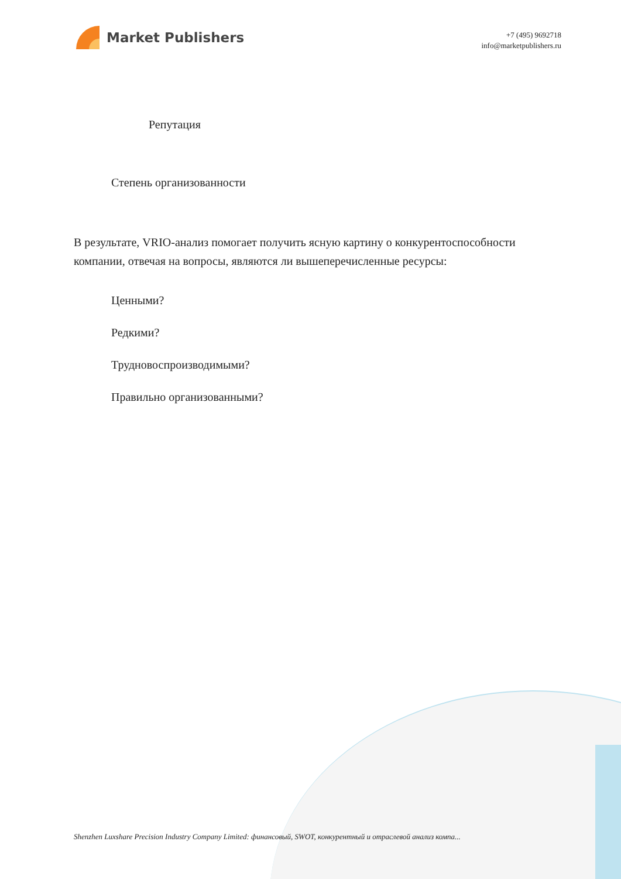Market Publishers
+7 (495) 9692718
info@marketpublishers.ru
Репутация
Степень организованности
В результате, VRIO-анализ помогает получить ясную картину о конкурентоспособности компании, отвечая на вопросы, являются ли вышеперечисленные ресурсы:
Ценными?
Редкими?
Трудновоспроизводимыми?
Правильно организованными?
Shenzhen Luxshare Precision Industry Company Limited: финансовый, SWOT, конкурентный и отраслевой анализ компа...